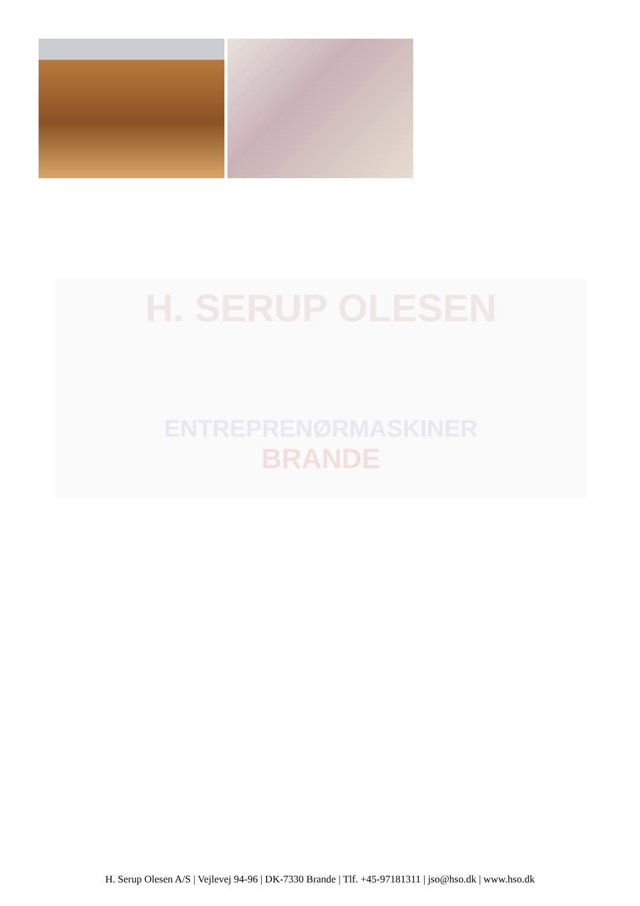H. SERUP OLESEN
ENTREPRENØRMASKINER
BRANDE
H. Serup Olesen A/S | Vejlevej 94-96 | DK-7330 Brande | Tlf. +45-97181311 | jso@hso.dk | www.hso.dk